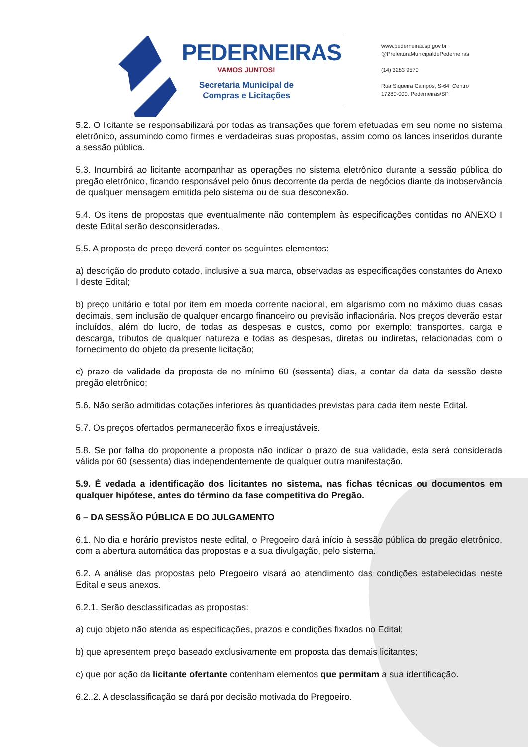PEDERNEIRAS
VAMOS JUNTOS!
Secretaria Municipal de
Compras e Licitações
www.pederneiras.sp.gov.br
@PrefeituraMunicipaldePederneiras
(14) 3283 9570
Rua Siqueira Campos, S-64, Centro
17280-000. Pederneiras/SP
5.2. O licitante se responsabilizará por todas as transações que forem efetuadas em seu nome no sistema eletrônico, assumindo como firmes e verdadeiras suas propostas, assim como os lances inseridos durante a sessão pública.
5.3. Incumbirá ao licitante acompanhar as operações no sistema eletrônico durante a sessão pública do pregão eletrônico, ficando responsável pelo ônus decorrente da perda de negócios diante da inobservância de qualquer mensagem emitida pelo sistema ou de sua desconexão.
5.4. Os itens de propostas que eventualmente não contemplem às especificações contidas no ANEXO I deste Edital serão desconsideradas.
5.5. A proposta de preço deverá conter os seguintes elementos:
a) descrição do produto cotado, inclusive a sua marca, observadas as especificações constantes do Anexo I deste Edital;
b) preço unitário e total por item em moeda corrente nacional, em algarismo com no máximo duas casas decimais, sem inclusão de qualquer encargo financeiro ou previsão inflacionária. Nos preços deverão estar incluídos, além do lucro, de todas as despesas e custos, como por exemplo: transportes, carga e descarga, tributos de qualquer natureza e todas as despesas, diretas ou indiretas, relacionadas com o fornecimento do objeto da presente licitação;
c) prazo de validade da proposta de no mínimo 60 (sessenta) dias, a contar da data da sessão deste pregão eletrônico;
5.6. Não serão admitidas cotações inferiores às quantidades previstas para cada item neste Edital.
5.7. Os preços ofertados permanecerão fixos e irreajustáveis.
5.8. Se por falha do proponente a proposta não indicar o prazo de sua validade, esta será considerada válida por 60 (sessenta) dias independentemente de qualquer outra manifestação.
5.9. É vedada a identificação dos licitantes no sistema, nas fichas técnicas ou documentos em qualquer hipótese, antes do término da fase competitiva do Pregão.
6 – DA SESSÃO PÚBLICA E DO JULGAMENTO
6.1. No dia e horário previstos neste edital, o Pregoeiro dará início à sessão pública do pregão eletrônico, com a abertura automática das propostas e a sua divulgação, pelo sistema.
6.2. A análise das propostas pelo Pregoeiro visará ao atendimento das condições estabelecidas neste Edital e seus anexos.
6.2.1. Serão desclassificadas as propostas:
a) cujo objeto não atenda as especificações, prazos e condições fixados no Edital;
b) que apresentem preço baseado exclusivamente em proposta das demais licitantes;
c) que por ação da licitante ofertante contenham elementos que permitam a sua identificação.
6.2..2. A desclassificação se dará por decisão motivada do Pregoeiro.